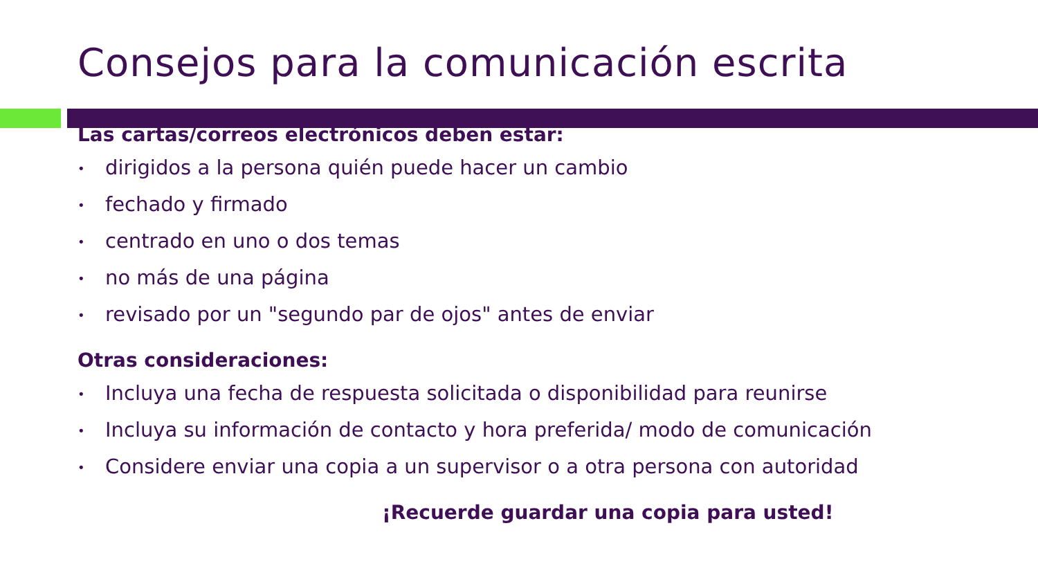Consejos para la comunicación escrita
Las cartas/correos electrónicos deben estar:
• dirigidos a la persona quién puede hacer un cambio
• fechado y firmado
• centrado en uno o dos temas
• no más de una página
• revisado por un "segundo par de ojos" antes de enviar
Otras consideraciones:
• Incluya una fecha de respuesta solicitada o disponibilidad para reunirse
• Incluya su información de contacto y hora preferida/ modo de comunicación
• Considere enviar una copia a un supervisor o a otra persona con autoridad
¡Recuerde guardar una copia para usted!